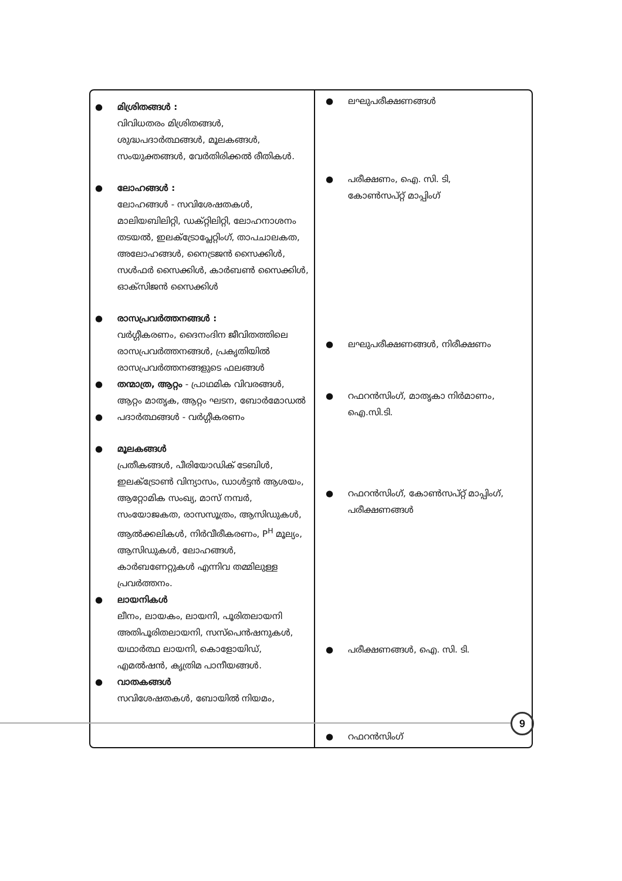| ● മിശ്രിതങ്ങൾ : വിവിധതരം മിശ്രിതങ്ങൾ, ശുദ്ധപദാർത്ഥങ്ങൾ, മൂലകങ്ങൾ, സംയുക്തങ്ങൾ, വേർതിരിക്കൽ രീതികൾ. ● ലോഹങ്ങൾ : ലോഹങ്ങൾ - സവിശേഷതകൾ, മാലിയബിലിറ്റി, ഡക്റ്റിലിറ്റി, ലോഹനാശനം തടയൽ, ഇലക്ട്രോപ്ലേറ്റിംഗ്, താപചാലകത, അലോഹങ്ങൾ, നൈട്രജൻ സൈക്കിൾ, സൾഫർ സൈക്കിൾ, കാർബൺ സൈക്കിൾ, ഓക്സിജൻ സൈക്കിൾ ● രാസപ്രവർത്തനങ്ങൾ : വർഗ്ഗീകരണം, ദൈനംദിന ജീവിതത്തിലെ രാസപ്രവർത്തനങ്ങൾ, പ്രകൃതിയിൽ രാസപ്രവർത്തനങ്ങളുടെ ഫലങ്ങൾ ● തന്മാത്ര, ആറ്റം - പ്രാഥമിക വിവരങ്ങൾ, ആറ്റം മാതൃക, ആറ്റം ഘടന, ബോർമോഡൽ ● പദാർത്ഥങ്ങൾ - വർഗ്ഗീകരണം ● മൂലകങ്ങൾ പ്രതീകങ്ങൾ, പീരിയോഡിക് ടേബിൾ, ഇലക്ട്രോൺ വിന്യാസം, ഡാൾട്ടൻ ആശയം, ആറ്റോമിക സംഖ്യ, മാസ് നമ്പർ, സംയോജകത, രാസസൂത്രം, ആസിഡുകൾ, ആൽക്കലികൾ, നിർവീരീകരണം, P<sup>H</sup> മൂല്യം, ആസിഡുകൾ, ലോഹങ്ങൾ, കാർബണേറ്റുകൾ എന്നിവ തമ്മിലുള്ള പ്രവർത്തനം. ● ലായനികൾ ലീനം, ലായകം, ലായനി, പൂരിതലായനി അതിപൂരിതലായനി, സസ്പെൻഷനുകൾ, യഥാർത്ഥ ലായനി, കൊളോയിഡ്, എമൽഷൻ, കൃത്രിമ പാനീയങ്ങൾ. ● വാതകങ്ങൾ സവിശേഷതകൾ, ബോയിൽ നിയമം, | ● ലഘുപരീക്ഷണങ്ങൾ ● പരീക്ഷണം, ഐ. സി. ടി, കോൺസപ്റ്റ് മാപ്പിംഗ് ● ലഘുപരീക്ഷണങ്ങൾ, നിരീക്ഷണം ● റഫറൻസിംഗ്, മാതൃകാ നിർമാണം, ഐ.സി.ടി. ● റഫറൻസിംഗ്, കോൺസപ്റ്റ് മാപ്പിംഗ്, പരീക്ഷണങ്ങൾ ● പരീക്ഷണങ്ങൾ, ഐ. സി. ടി. ● റഫറൻസിംഗ് |
9